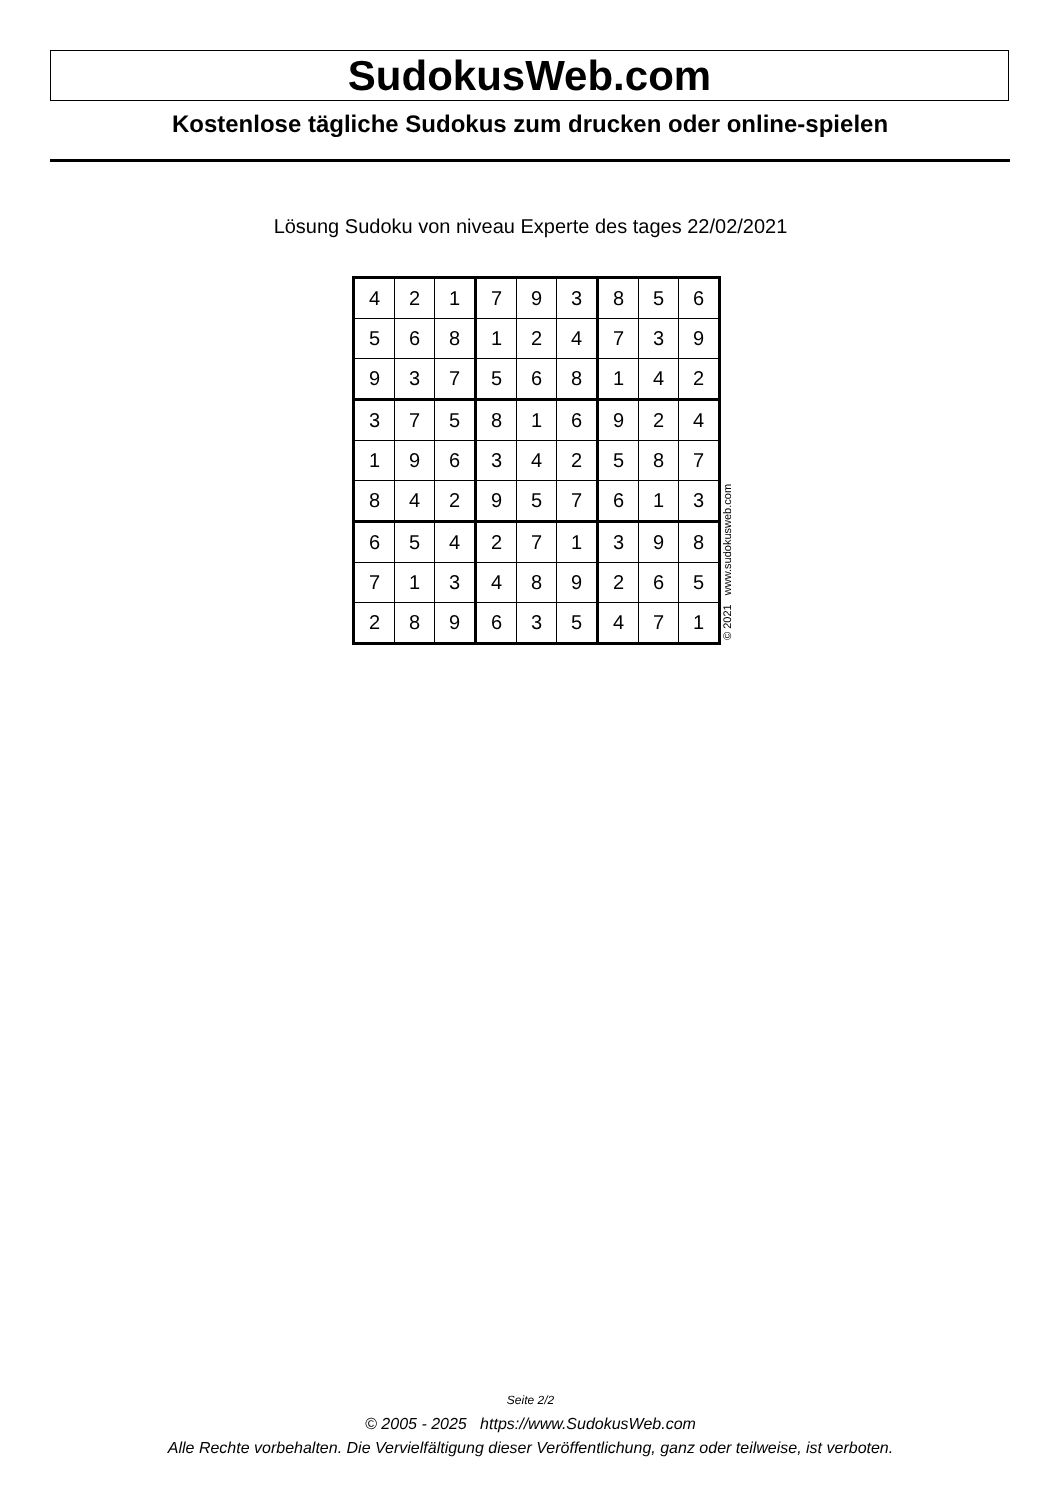SudokusWeb.com
Kostenlose tägliche Sudokus zum drucken oder online-spielen
Lösung Sudoku von niveau Experte des tages 22/02/2021
| 4 | 2 | 1 | 7 | 9 | 3 | 8 | 5 | 6 |
| 5 | 6 | 8 | 1 | 2 | 4 | 7 | 3 | 9 |
| 9 | 3 | 7 | 5 | 6 | 8 | 1 | 4 | 2 |
| 3 | 7 | 5 | 8 | 1 | 6 | 9 | 2 | 4 |
| 1 | 9 | 6 | 3 | 4 | 2 | 5 | 8 | 7 |
| 8 | 4 | 2 | 9 | 5 | 7 | 6 | 1 | 3 |
| 6 | 5 | 4 | 2 | 7 | 1 | 3 | 9 | 8 |
| 7 | 1 | 3 | 4 | 8 | 9 | 2 | 6 | 5 |
| 2 | 8 | 9 | 6 | 3 | 5 | 4 | 7 | 1 |
© 2021 www.sudokusweb.com
Seite 2/2
© 2005 - 2025 https://www.SudokusWeb.com
Alle Rechte vorbehalten. Die Vervielfältigung dieser Veröffentlichung, ganz oder teilweise, ist verboten.